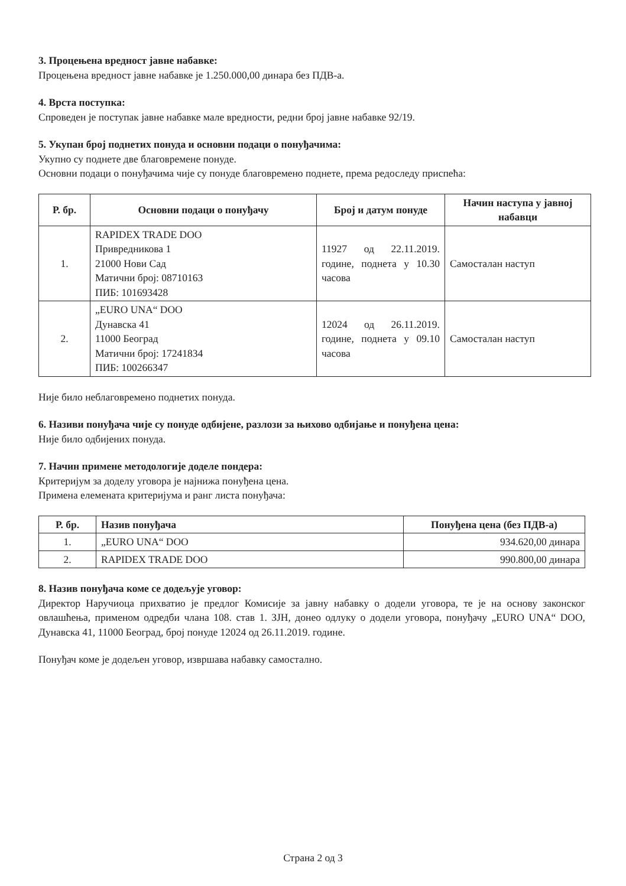3. Процењена вредност јавне набавке:
Процењена вредност јавне набавке је 1.250.000,00 динара без ПДВ-а.
4. Врста поступка:
Спроведен је поступак јавне набавке мале вредности, редни број јавне набавке 92/19.
5. Укупан број поднетих понуда и основни подаци о понуђачима:
Укупно су поднете две благовремене понуде.
Основни подаци о понуђачима чије су понуде благовремено поднете, према редоследу приспећа:
| Р. бр. | Основни подаци о понуђачу | Број и датум понуде | Начин наступа у јавној набавци |
| --- | --- | --- | --- |
| 1. | RAPIDEX TRADE DOO Привредникова 1 21000 Нови Сад Матични број: 08710163 ПИБ: 101693428 | 11927 од 22.11.2019. године, поднета у 10.30 часова | Самосталан наступ |
| 2. | „EURO UNA“ DOO Дунавска 41 11000 Београд Матични број: 17241834 ПИБ: 100266347 | 12024 од 26.11.2019. године, поднета у 09.10 часова | Самосталан наступ |
Није било неблаговремено поднетих понуда.
6. Називи понуђача чије су понуде одбијене, разлози за њихово одбијање и понуђена цена:
Није било одбијених понуда.
7. Начин примене методологије доделе пондера:
Критеријум за доделу уговора је најнижа понуђена цена.
Примена елемената критеријума и ранг листа понуђача:
| Р. бр. | Назив понуђача | Понуђена цена (без ПДВ-а) |
| --- | --- | --- |
| 1. | „EURO UNA“ DOO | 934.620,00 динара |
| 2. | RAPIDEX TRADE DOO | 990.800,00 динара |
8. Назив понуђача коме се додељује уговор:
Директор Наручиоца прихватио је предлог Комисије за јавну набавку о додели уговора, те је на основу законског овлашћења, применом одредби члана 108. став 1. ЗЈН, донео одлуку о додели уговора, понуђачу „EURO UNA“ DOO, Дунавска 41, 11000 Београд, број понуде 12024 од 26.11.2019. године.
Понуђач коме је додељен уговор, извршава набавку самостално.
Страна 2 од 3